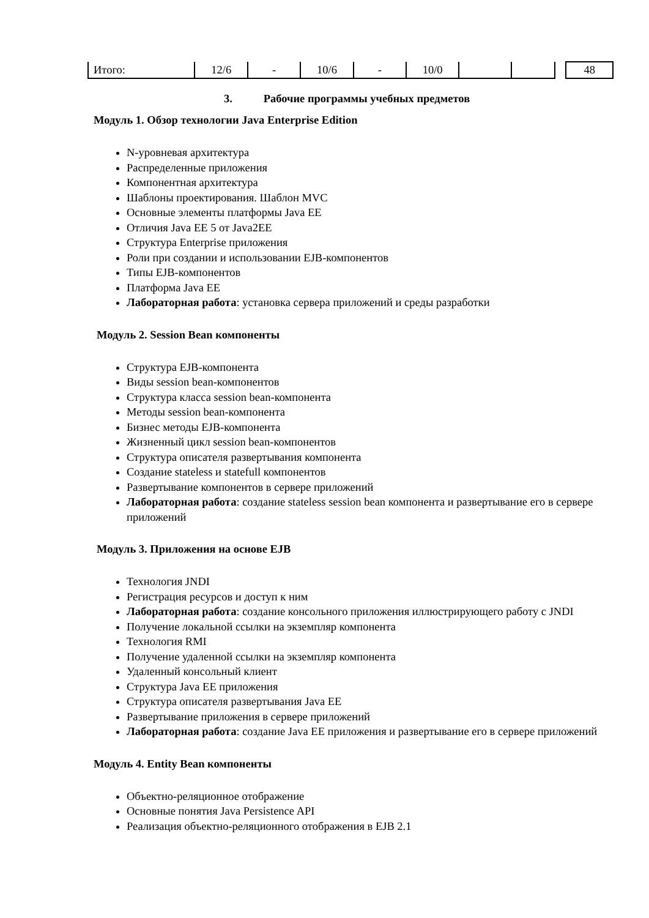| Итого: | 12/6 | - | 10/6 | - | 10/0 | | | | 48 |
3. Рабочие программы учебных предметов
Модуль 1. Обзор технологии Java Enterprise Edition
N-уровневая архитектура
Распределенные приложения
Компонентная архитектура
Шаблоны проектирования. Шаблон MVC
Основные элементы платформы Java EE
Отличия Java EE 5 от Java2EE
Структура Enterprise приложения
Роли при создании и использовании EJB-компонентов
Типы EJB-компонентов
Платформа Java EE
Лабораторная работа: установка сервера приложений и среды разработки
Модуль 2. Session Bean компоненты
Структура EJB-компонента
Виды session bean-компонентов
Структура класса session bean-компонента
Методы session bean-компонента
Бизнес методы EJB-компонента
Жизненный цикл session bean-компонентов
Структура описателя развертывания компонента
Создание stateless и statefull компонентов
Развертывание компонентов в сервере приложений
Лабораторная работа: создание stateless session bean компонента и развертывание его в сервере приложений
Модуль 3. Приложения на основе EJB
Технология JNDI
Регистрация ресурсов и доступ к ним
Лабораторная работа: создание консольного приложения иллюстрирующего работу с JNDI
Получение локальной ссылки на экземпляр компонента
Технология RMI
Получение удаленной ссылки на экземпляр компонента
Удаленный консольный клиент
Структура Java EE приложения
Структура описателя развертывания Java EE
Развертывание приложения в сервере приложений
Лабораторная работа: создание Java EE приложения и развертывание его в сервере приложений
Модуль 4. Entity Bean компоненты
Объектно-реляционное отображение
Основные понятия Java Persistence API
Реализация объектно-реляционного отображения в EJB 2.1